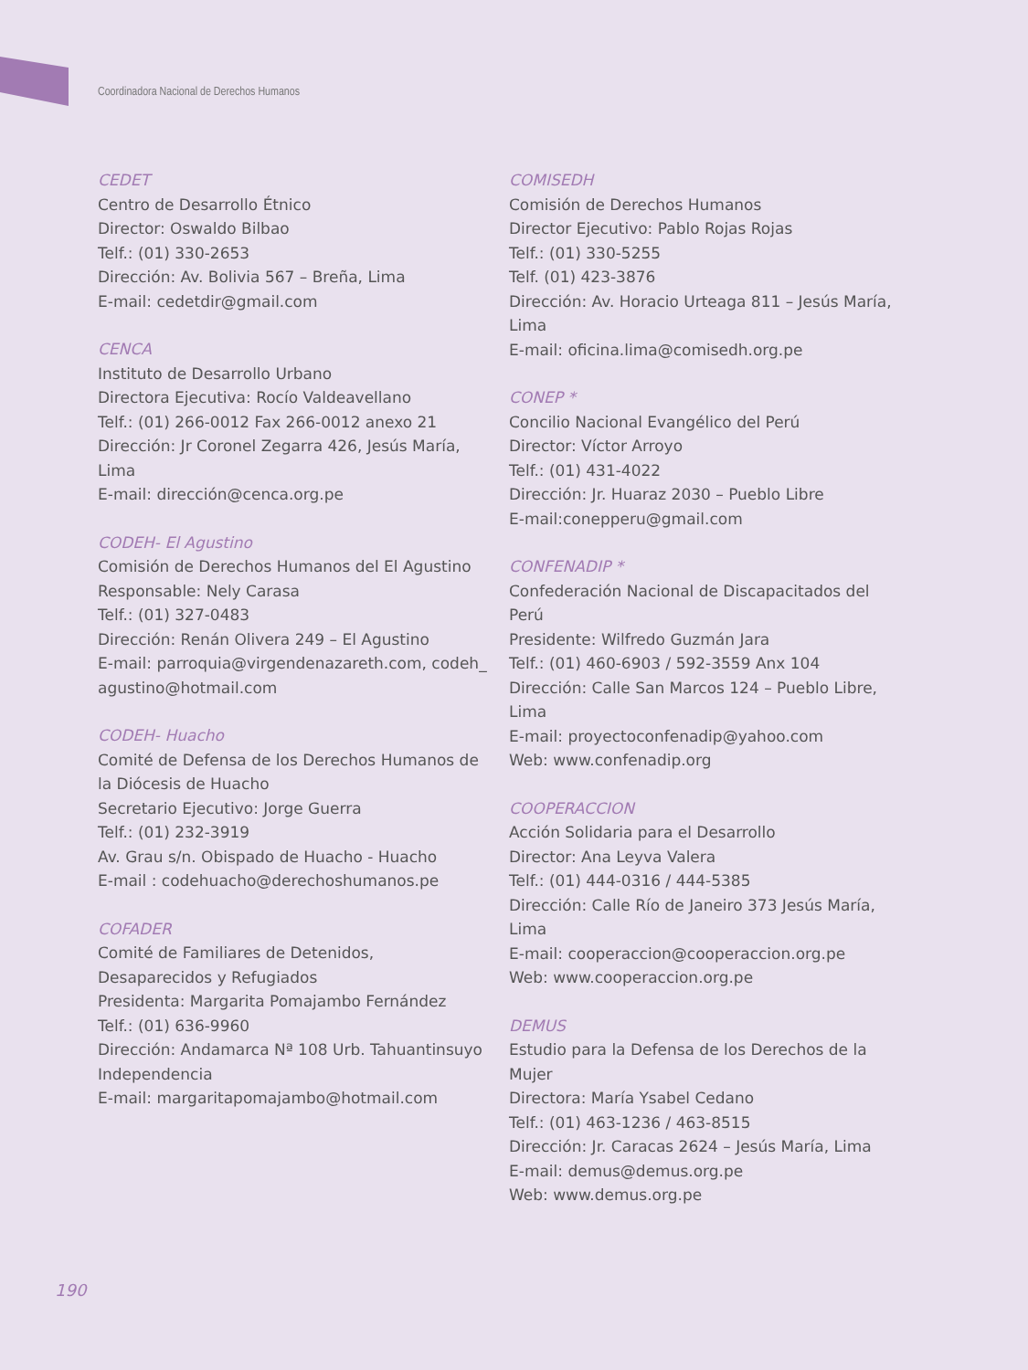Coordinadora Nacional de Derechos Humanos
CEDET
Centro de Desarrollo Étnico
Director: Oswaldo Bilbao
Telf.: (01) 330-2653
Dirección: Av. Bolivia 567 – Breña, Lima
E-mail: cedetdir@gmail.com
CENCA
Instituto de Desarrollo Urbano
Directora Ejecutiva: Rocío Valdeavellano
Telf.: (01) 266-0012 Fax 266-0012 anexo 21
Dirección: Jr Coronel Zegarra 426, Jesús María, Lima
E-mail: dirección@cenca.org.pe
CODEH- El Agustino
Comisión de Derechos Humanos del El Agustino
Responsable: Nely Carasa
Telf.: (01) 327-0483
Dirección: Renán Olivera 249 – El Agustino
E-mail: parroquia@virgendenazareth.com, codeh_ agustino@hotmail.com
CODEH- Huacho
Comité de Defensa de los Derechos Humanos de la Diócesis de Huacho
Secretario Ejecutivo: Jorge Guerra
Telf.: (01) 232-3919
Av. Grau s/n. Obispado de Huacho - Huacho
E-mail : codehuacho@derechoshumanos.pe
COFADER
Comité de Familiares de Detenidos, Desaparecidos y Refugiados
Presidenta: Margarita Pomajambo Fernández
Telf.: (01) 636-9960
Dirección: Andamarca Nª 108 Urb. Tahuantinsuyo Independencia
E-mail: margaritapomajambo@hotmail.com
COMISEDH
Comisión de Derechos Humanos
Director Ejecutivo: Pablo Rojas Rojas
Telf.: (01) 330-5255
Telf. (01) 423-3876
Dirección: Av. Horacio Urteaga 811 – Jesús María, Lima
E-mail: oficina.lima@comisedh.org.pe
CONEP *
Concilio Nacional Evangélico del Perú
Director: Víctor Arroyo
Telf.: (01) 431-4022
Dirección: Jr. Huaraz 2030 – Pueblo Libre
E-mail:conepperu@gmail.com
CONFENADIP *
Confederación Nacional de Discapacitados del Perú
Presidente: Wilfredo Guzmán Jara
Telf.: (01) 460-6903 / 592-3559 Anx 104
Dirección: Calle San Marcos 124 – Pueblo Libre, Lima
E-mail: proyectoconfenadip@yahoo.com
Web: www.confenadip.org
COOPERACCION
Acción Solidaria para el Desarrollo
Director: Ana Leyva Valera
Telf.: (01) 444-0316 / 444-5385
Dirección: Calle Río de Janeiro 373 Jesús María, Lima
E-mail: cooperaccion@cooperaccion.org.pe
Web: www.cooperaccion.org.pe
DEMUS
Estudio para la Defensa de los Derechos de la Mujer
Directora: María Ysabel Cedano
Telf.: (01) 463-1236 / 463-8515
Dirección: Jr. Caracas 2624 – Jesús María, Lima
E-mail: demus@demus.org.pe
Web: www.demus.org.pe
190